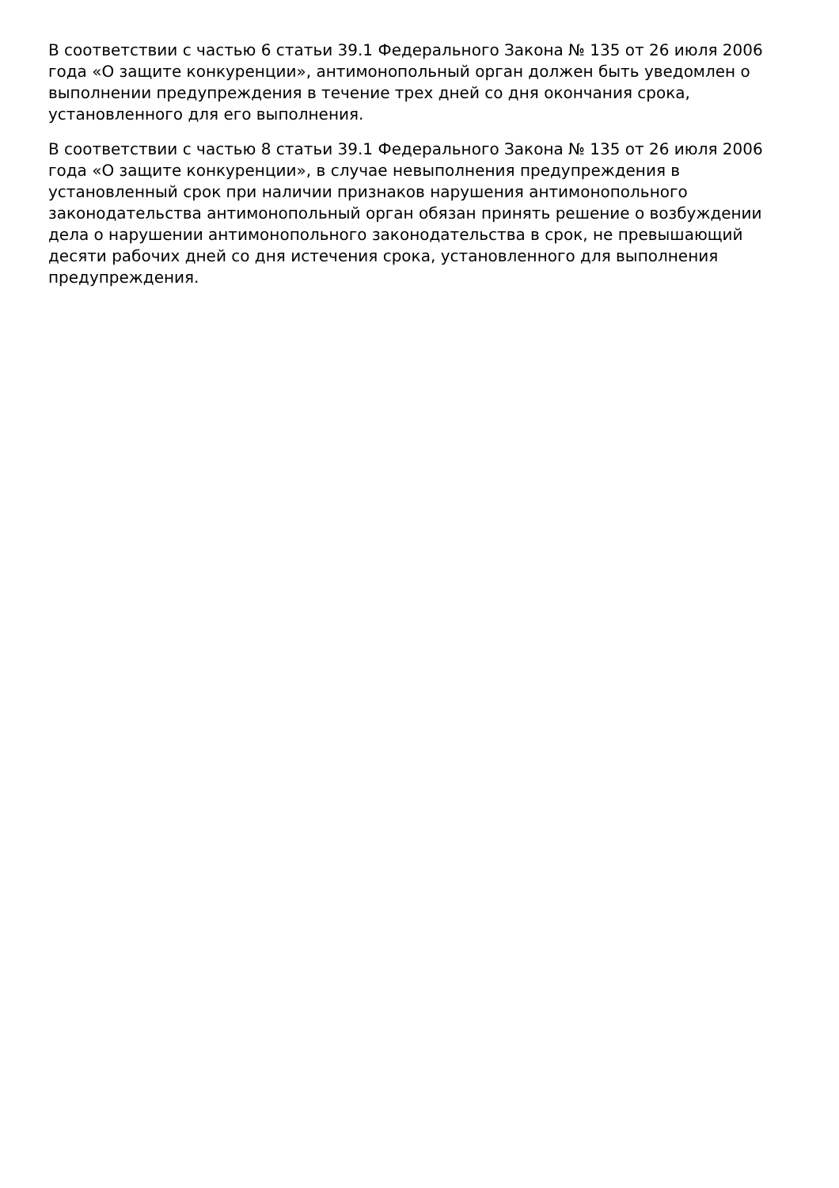В соответствии с частью 6 статьи 39.1 Федерального Закона № 135 от 26 июля 2006 года «О защите конкуренции», антимонопольный орган должен быть уведомлен о выполнении предупреждения в течение трех дней со дня окончания срока, установленного для его выполнения.
В соответствии с частью 8 статьи 39.1 Федерального Закона № 135 от 26 июля 2006 года «О защите конкуренции», в случае невыполнения предупреждения в установленный срок при наличии признаков нарушения антимонопольного законодательства антимонопольный орган обязан принять решение о возбуждении дела о нарушении антимонопольного законодательства в срок, не превышающий десяти рабочих дней со дня истечения срока, установленного для выполнения предупреждения.